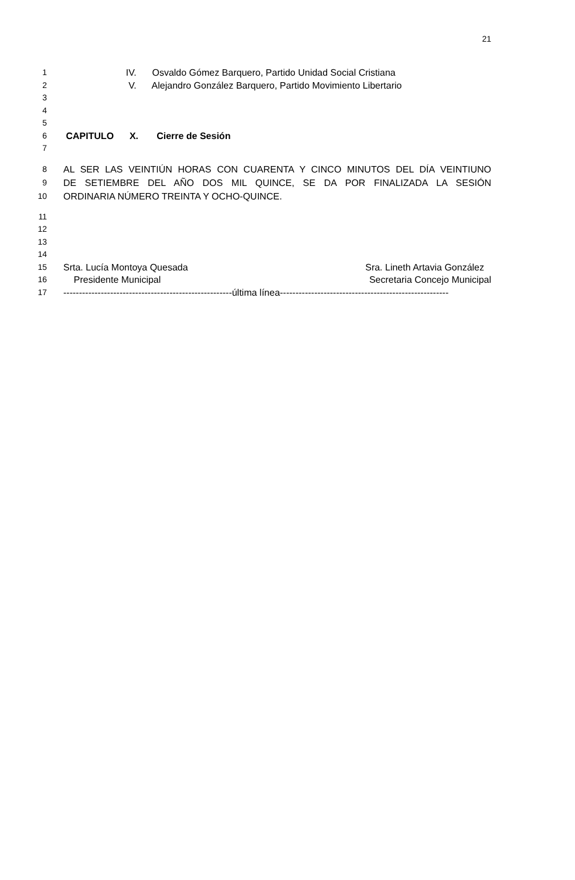21
1 IV. Osvaldo Gómez Barquero, Partido Unidad Social Cristiana
2 V. Alejandro González Barquero, Partido Movimiento Libertario
3
4
5
6 CAPITULO X. Cierre de Sesión
7
8 AL SER LAS VEINTIÚN HORAS CON CUARENTA Y CINCO MINUTOS DEL DÍA VEINTIUNO
9 DE SETIEMBRE DEL AÑO DOS MIL QUINCE, SE DA POR FINALIZADA LA SESIÓN
10 ORDINARIA NÚMERO TREINTA Y OCHO-QUINCE.
11
12
13
14
15 Srta. Lucía Montoya Quesada Sra. Lineth Artavia González
16 Presidente Municipal Secretaria Concejo Municipal
17 ------------------------------------------------------última línea------------------------------------------------------